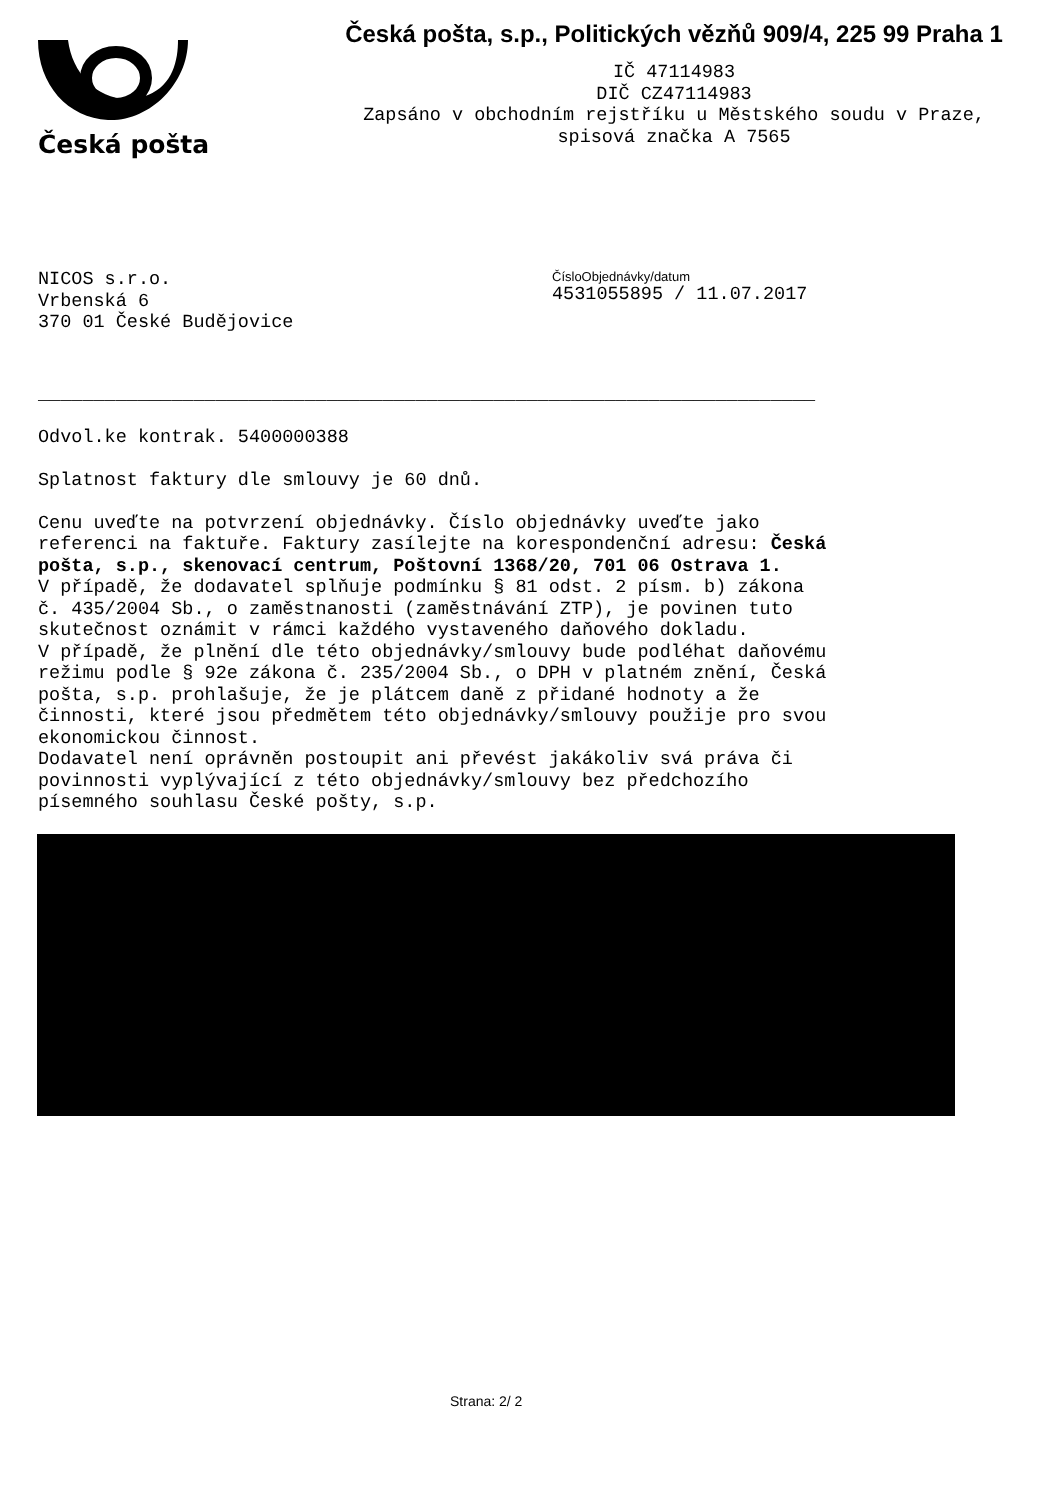Česká pošta
Česká pošta, s.p., Politických vězňů 909/4, 225 99 Praha 1
IČ 47114983 DIČ CZ47114983 Zapsáno v obchodním rejstříku u Městského soudu v Praze, spisová značka A 7565
NICOS s.r.o. Vrbenská 6 370 01 České Budějovice
ČísloObjednávky/datum
4531055895 / 11.07.2017
______________________________________________________________________ Odvol.ke kontrak. 5400000388 Splatnost faktury dle smlouvy je 60 dnů. Cenu uveďte na potvrzení objednávky. Číslo objednávky uveďte jako referenci na faktuře. Faktury zasílejte na korespondenční adresu: Česká pošta, s.p., skenovací centrum, Poštovní 1368/20, 701 06 Ostrava 1. V případě, že dodavatel splňuje podmínku § 81 odst. 2 písm. b) zákona č. 435/2004 Sb., o zaměstnanosti (zaměstnávání ZTP), je povinen tuto skutečnost oznámit v rámci každého vystaveného daňového dokladu. V případě, že plnění dle této objednávky/smlouvy bude podléhat daňovému režimu podle § 92e zákona č. 235/2004 Sb., o DPH v platném znění, Česká pošta, s.p. prohlašuje, že je plátcem daně z přidané hodnoty a že činnosti, které jsou předmětem této objednávky/smlouvy použije pro svou ekonomickou činnost. Dodavatel není oprávněn postoupit ani převést jakákoliv svá práva či povinnosti vyplývající z této objednávky/smlouvy bez předchozího písemného souhlasu České pošty, s.p.
Strana: 2/ 2